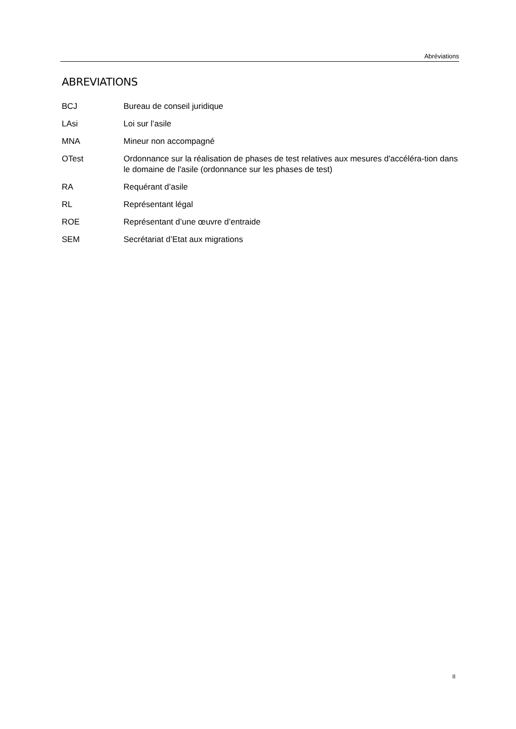Abréviations
ABREVIATIONS
| BCJ | Bureau de conseil juridique |
| LAsi | Loi sur l’asile |
| MNA | Mineur non accompagné |
| OTest | Ordonnance sur la réalisation de phases de test relatives aux mesures d'accéléra-tion dans le domaine de l'asile (ordonnance sur les phases de test) |
| RA | Requérant d’asile |
| RL | Représentant légal |
| ROE | Représentant d’une œuvre d’entraide |
| SEM | Secrétariat d’Etat aux migrations |
II